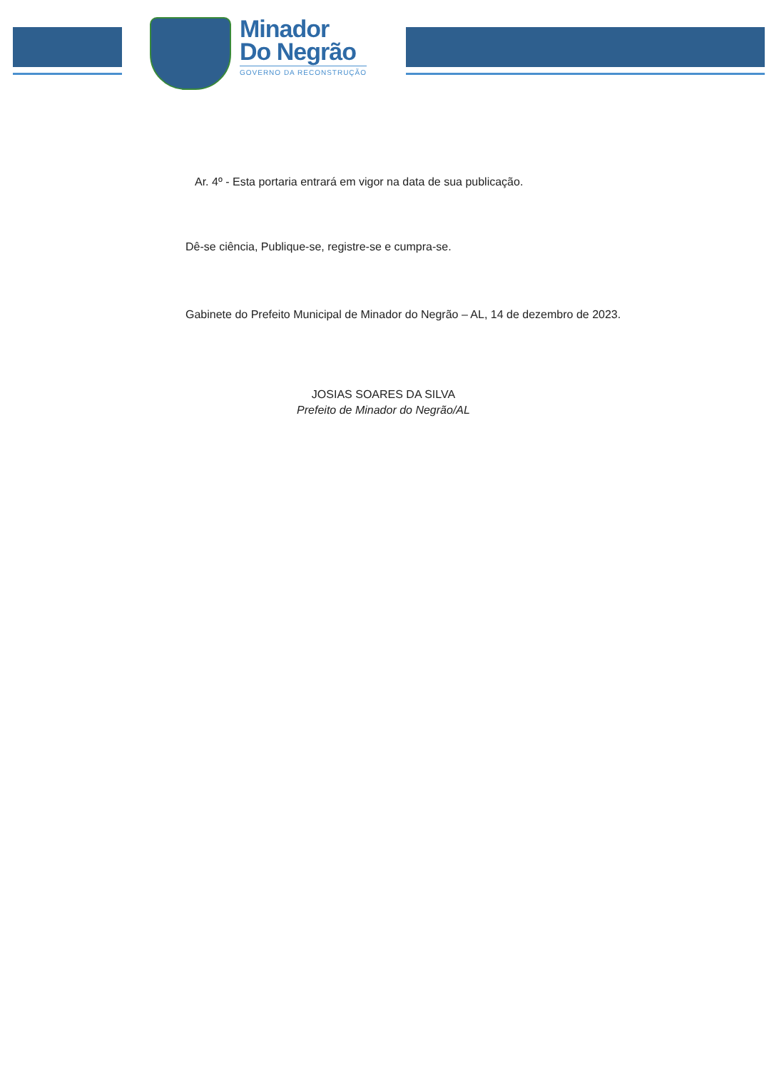Minador
Do Negrão
GOVERNO DA RECONSTRUÇÃO
Ar. 4º - Esta portaria entrará em vigor na data de sua publicação.
Dê-se ciência, Publique-se, registre-se e cumpra-se.
Gabinete do Prefeito Municipal de Minador do Negrão – AL, 14 de dezembro de 2023.
JOSIAS SOARES DA SILVA
Prefeito de Minador do Negrão/AL